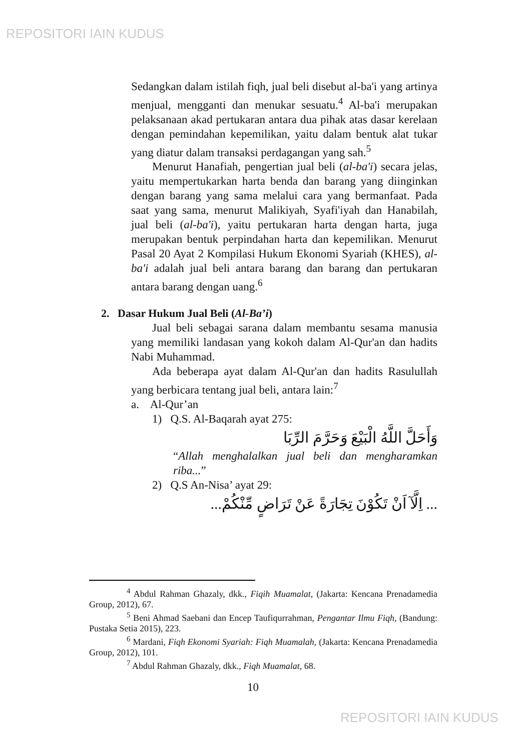REPOSITORI IAIN KUDUS
Sedangkan dalam istilah fiqh, jual beli disebut al-ba'i yang artinya menjual, mengganti dan menukar sesuatu.<sup>4</sup> Al-ba'i merupakan pelaksanaan akad pertukaran antara dua pihak atas dasar kerelaan dengan pemindahan kepemilikan, yaitu dalam bentuk alat tukar yang diatur dalam transaksi perdagangan yang sah.<sup>5</sup>
Menurut Hanafiah, pengertian jual beli (al-ba'i) secara jelas, yaitu mempertukarkan harta benda dan barang yang diinginkan dengan barang yang sama melalui cara yang bermanfaat. Pada saat yang sama, menurut Malikiyah, Syafi'iyah dan Hanabilah, jual beli (al-ba'i), yaitu pertukaran harta dengan harta, juga merupakan bentuk perpindahan harta dan kepemilikan. Menurut Pasal 20 Ayat 2 Kompilasi Hukum Ekonomi Syariah (KHES), al-ba'i adalah jual beli antara barang dan barang dan pertukaran antara barang dengan uang.<sup>6</sup>
2. Dasar Hukum Jual Beli (Al-Ba’i)
Jual beli sebagai sarana dalam membantu sesama manusia yang memiliki landasan yang kokoh dalam Al-Qur'an dan hadits Nabi Muhammad.
Ada beberapa ayat dalam Al-Qur'an dan hadits Rasulullah yang berbicara tentang jual beli, antara lain:<sup>7</sup>
a. Al-Qur’an
1) Q.S. Al-Baqarah ayat 275:
وَأَحَلَّ اللَّهُ الْبَيْعَ وَحَرَّمَ الرِّبَا
“Allah menghalalkan jual beli dan mengharamkan riba...”
2) Q.S An-Nisa’ ayat 29:
... اِلَّآ اَنْ تَكُوْنَ تِجَارَةً عَنْ تَرَاضٍ مِّنْكُمْ...
<sup>4</sup> Abdul Rahman Ghazaly, dkk., Fiqih Muamalat, (Jakarta: Kencana Prenadamedia Group, 2012), 67.
<sup>5</sup> Beni Ahmad Saebani dan Encep Taufiqurrahman, Pengantar Ilmu Fiqh, (Bandung: Pustaka Setia 2015), 223.
<sup>6</sup> Mardani, Fiqh Ekonomi Syariah: Fiqh Muamalah, (Jakarta: Kencana Prenadamedia Group, 2012), 101.
<sup>7</sup> Abdul Rahman Ghazaly, dkk., Fiqh Muamalat, 68.
10
REPOSITORI IAIN KUDUS